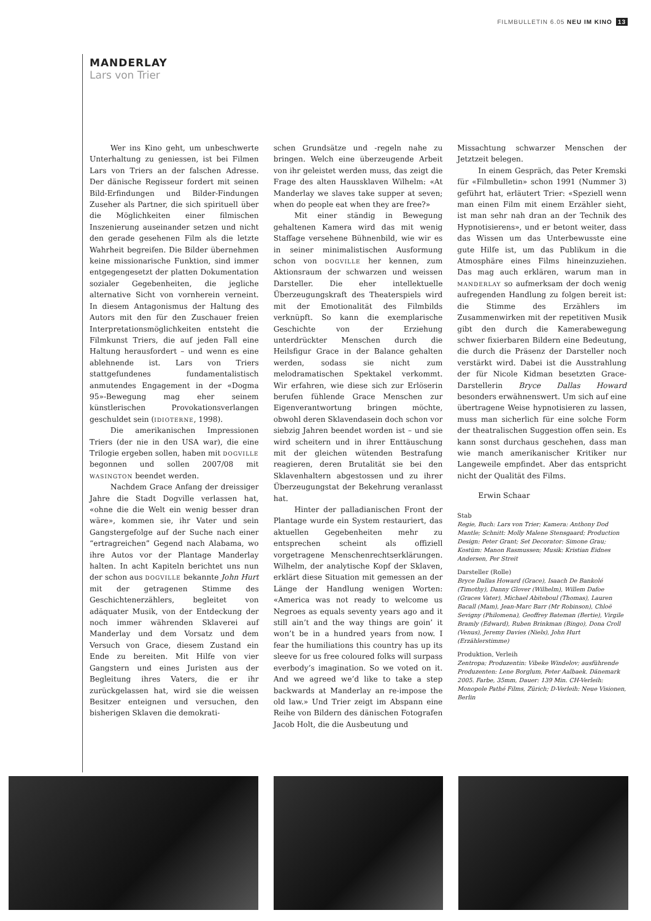FILMBULLETIN 6.05 NEU IM KINO 13
MANDERLAY
Lars von Trier
Wer ins Kino geht, um unbeschwerte Unterhaltung zu geniessen, ist bei Filmen Lars von Triers an der falschen Adresse. Der dänische Regisseur fordert mit seinen Bild-Erfindungen und Bilder-Findungen Zuseher als Partner, die sich spirituell über die Möglichkeiten einer filmischen Inszenierung auseinander setzen und nicht den gerade gesehenen Film als die letzte Wahrheit begreifen. Die Bilder übernehmen keine missionarische Funktion, sind immer entgegengesetzt der platten Dokumentation sozialer Gegebenheiten, die jegliche alternative Sicht von vornherein verneint. In diesem Antagonismus der Haltung des Autors mit den für den Zuschauer freien Interpretationsmöglichkeiten entsteht die Filmkunst Triers, die auf jeden Fall eine Haltung herausfordert – und wenn es eine ablehnende ist. Lars von Triers stattgefundenes fundamentalistisch anmutendes Engagement in der «Dogma 95»-Bewegung mag eher seinem künstlerischen Provokationsverlangen geschuldet sein (idioterne, 1998).
Die amerikanischen Impressionen Triers (der nie in den USA war), die eine Trilogie ergeben sollen, haben mit dogville begonnen und sollen 2007/08 mit wasington beendet werden.
Nachdem Grace Anfang der dreissiger Jahre die Stadt Dogville verlassen hat, «ohne die die Welt ein wenig besser dran wäre», kommen sie, ihr Vater und sein Gangstergefolge auf der Suche nach einer “ertragreichen” Gegend nach Alabama, wo ihre Autos vor der Plantage Manderlay halten. In acht Kapiteln berichtet uns nun der schon aus dogville bekannte John Hurt mit der getragenen Stimme des Geschichtenerzählers, begleitet von adäquater Musik, von der Entdeckung der noch immer währenden Sklaverei auf Manderlay und dem Vorsatz und dem Versuch von Grace, diesem Zustand ein Ende zu bereiten. Mit Hilfe von vier Gangstern und eines Juristen aus der Begleitung ihres Vaters, die er ihr zurückgelassen hat, wird sie die weissen Besitzer enteignen und versuchen, den bisherigen Sklaven die demokrati-
schen Grundsätze und -regeln nahe zu bringen. Welch eine überzeugende Arbeit von ihr geleistet werden muss, das zeigt die Frage des alten Haussklaven Wilhelm: «At Manderlay we slaves take supper at seven; when do people eat when they are free?»
Mit einer ständig in Bewegung gehaltenen Kamera wird das mit wenig Staffage versehene Bühnenbild, wie wir es in seiner minimalistischen Ausformung schon von dogville her kennen, zum Aktionsraum der schwarzen und weissen Darsteller. Die eher intellektuelle Überzeugungskraft des Theaterspiels wird mit der Emotionalität des Filmbilds verknüpft. So kann die exemplarische Geschichte von der Erziehung unterdrückter Menschen durch die Heilsfigur Grace in der Balance gehalten werden, sodass sie nicht zum melodramatischen Spektakel verkommt. Wir erfahren, wie diese sich zur Erlöserin berufen fühlende Grace Menschen zur Eigenverantwortung bringen möchte, obwohl deren Sklavendasein doch schon vor siebzig Jahren beendet worden ist – und sie wird scheitern und in ihrer Enttäuschung mit der gleichen wütenden Bestrafung reagieren, deren Brutalität sie bei den Sklavenhaltern abgestossen und zu ihrer Überzeugungstat der Bekehrung veranlasst hat.
Hinter der palladianischen Front der Plantage wurde ein System restauriert, das aktuellen Gegebenheiten mehr zu entsprechen scheint als offiziell vorgetragene Menschenrechtserklärungen. Wilhelm, der analytische Kopf der Sklaven, erklärt diese Situation mit gemessen an der Länge der Handlung wenigen Worten: «America was not ready to welcome us Negroes as equals seventy years ago and it still ain’t and the way things are goin’ it won’t be in a hundred years from now. I fear the humiliations this country has up its sleeve for us free coloured folks will surpass everbody’s imagination. So we voted on it. And we agreed we’d like to take a step backwards at Manderlay an re-impose the old law.» Und Trier zeigt im Abspann eine Reihe von Bildern des dänischen Fotografen Jacob Holt, die die Ausbeutung und
Missachtung schwarzer Menschen der Jetztzeit belegen.
In einem Gespräch, das Peter Kremski für «Filmbulletin» schon 1991 (Nummer 3) geführt hat, erläutert Trier: «Speziell wenn man einen Film mit einem Erzähler sieht, ist man sehr nah dran an der Technik des Hypnotisierens», und er betont weiter, dass das Wissen um das Unterbewusste eine gute Hilfe ist, um das Publikum in die Atmosphäre eines Films hineinzuziehen. Das mag auch erklären, warum man in manderlay so aufmerksam der doch wenig aufregenden Handlung zu folgen bereit ist: die Stimme des Erzählers im Zusammenwirken mit der repetitiven Musik gibt den durch die Kamerabewegung schwer fixierbaren Bildern eine Bedeutung, die durch die Präsenz der Darsteller noch verstärkt wird. Dabei ist die Ausstrahlung der für Nicole Kidman besetzten Grace-Darstellerin Bryce Dallas Howard besonders erwähnenswert. Um sich auf eine übertragene Weise hypnotisieren zu lassen, muss man sicherlich für eine solche Form der theatralischen Suggestion offen sein. Es kann sonst durchaus geschehen, dass man wie manch amerikanischer Kritiker nur Langeweile empfindet. Aber das entspricht nicht der Qualität des Films.
Erwin Schaar
Stab
Regie, Buch: Lars von Trier; Kamera: Anthony Dod Mantle; Schnitt: Molly Malene Stensgaard; Production Design: Peter Grant; Set Decorator: Simone Grau; Kostüm: Manon Rasmussen; Musik: Kristian Eidnes Andersen, Per Streit
Darsteller (Rolle)
Bryce Dallas Howard (Grace), Isaach De Bankolé (Timothy), Danny Glover (Wilhelm), Willem Dafoe (Graces Vater), Michael Abiteboul (Thomas), Lauren Bacall (Mam), Jean-Marc Barr (Mr Robinson), Chloë Sevigny (Philomena), Geoffrey Bateman (Bertie), Virgile Bramly (Edward), Ruben Brinkman (Bingo), Dona Croll (Venus), Jeremy Davies (Niels), John Hurt (Erzählerstimme)
Produktion, Verleih
Zentropa; Produzentin: Vibeke Windelov; ausführende Produzenten: Lene Borglum, Peter Aalbaek. Dänemark 2005. Farbe, 35mm, Dauer: 139 Min. CH-Verleih: Monopole Pathé Films, Zürich; D-Verleih: Neue Visionen, Berlin